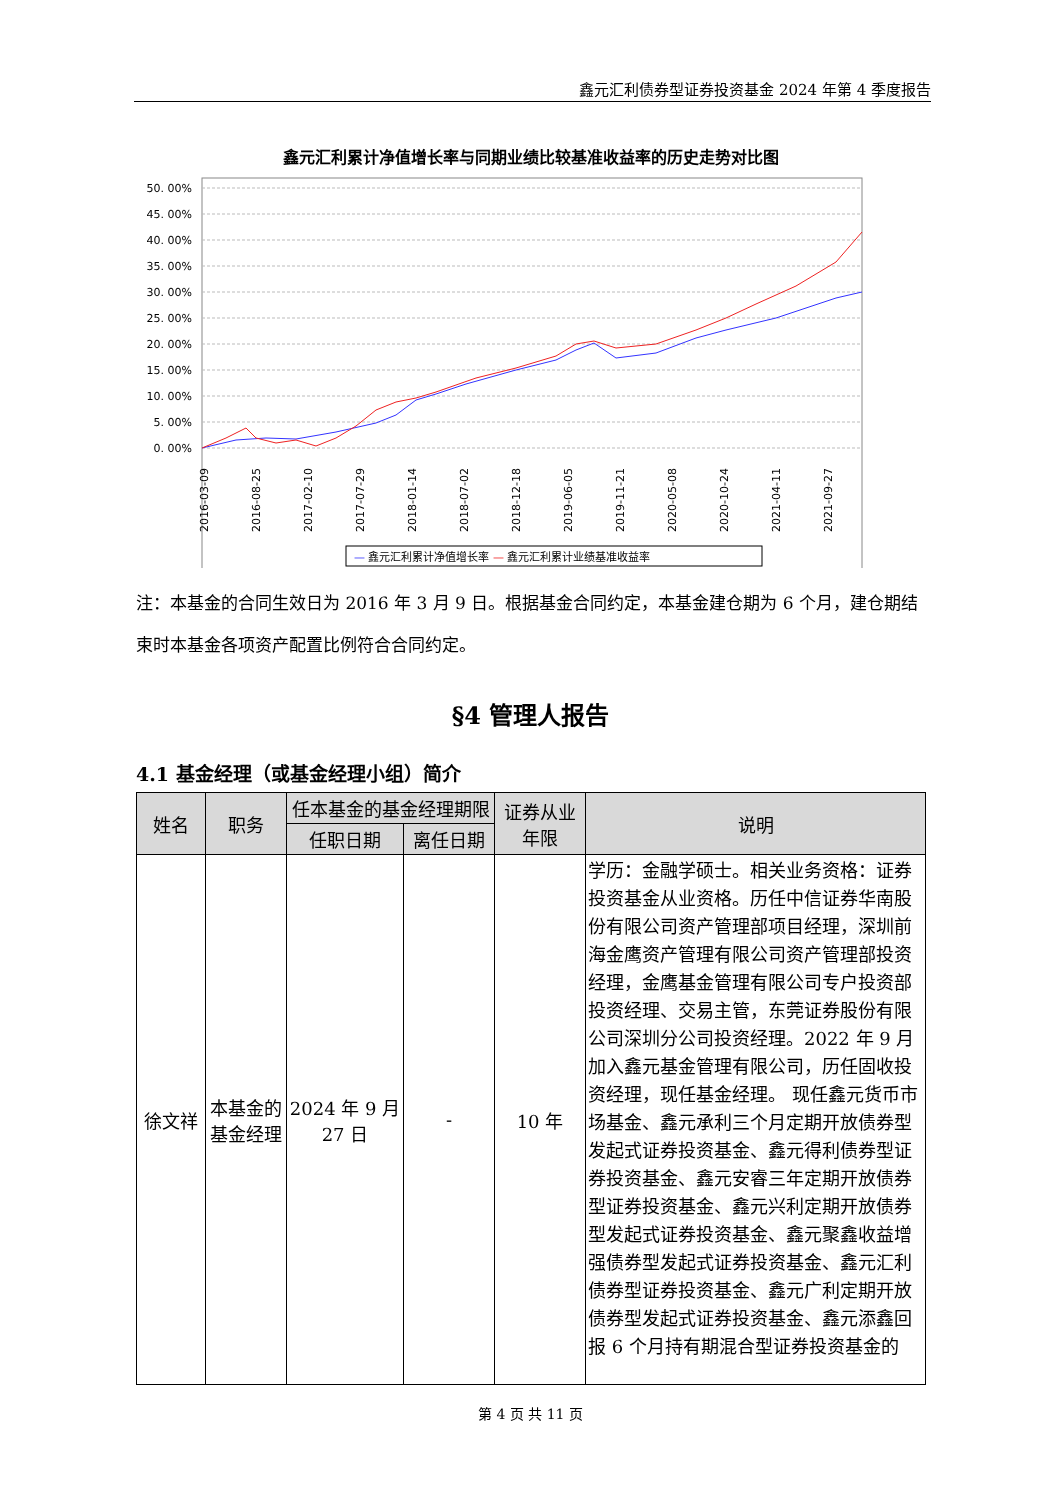鑫元汇利债券型证券投资基金 2024 年第 4 季度报告
鑫元汇利累计净值增长率与同期业绩比较基准收益率的历史走势对比图
50. 00%
45. 00%
40. 00%
35. 00%
30. 00%
25. 00%
20. 00%
15. 00%
10. 00%
5. 00%
0. 00%
2016-03-09
2016-08-25
2017-02-10
2017-07-29
2018-01-14
2018-07-02
2018-12-18
2019-06-05
2019-11-21
2020-05-08
2020-10-24
2021-04-11
2021-09-27
— 鑫元汇利累计净值增长率 — 鑫元汇利累计业绩基准收益率
注：本基金的合同生效日为 2016 年 3 月 9 日。根据基金合同约定，本基金建仓期为 6 个月，建仓期结束时本基金各项资产配置比例符合合同约定。
§4 管理人报告
4.1 基金经理（或基金经理小组）简介
| 姓名 | 职务 | 任本基金的基金经理期限 | | 证券从业年限 | 说明 |
| --- | --- | --- | --- | --- | --- |
| | | 任职日期 | 离任日期 | | |
| 徐文祥 | 本基金的基金经理 | 2024 年 9 月 27 日 | - | 10 年 | 学历：金融学硕士。相关业务资格：证券投资基金从业资格。历任中信证券华南股份有限公司资产管理部项目经理，深圳前海金鹰资产管理有限公司资产管理部投资经理，金鹰基金管理有限公司专户投资部投资经理、交易主管，东莞证券股份有限公司深圳分公司投资经理。2022 年 9 月加入鑫元基金管理有限公司，历任固收投资经理，现任基金经理。 现任鑫元货币市场基金、鑫元承利三个月定期开放债券型发起式证券投资基金、鑫元得利债券型证券投资基金、鑫元安睿三年定期开放债券型证券投资基金、鑫元兴利定期开放债券型发起式证券投资基金、鑫元聚鑫收益增强债券型发起式证券投资基金、鑫元汇利债券型证券投资基金、鑫元广利定期开放债券型发起式证券投资基金、鑫元添鑫回报 6 个月持有期混合型证券投资基金的 |
第 4 页 共 11 页